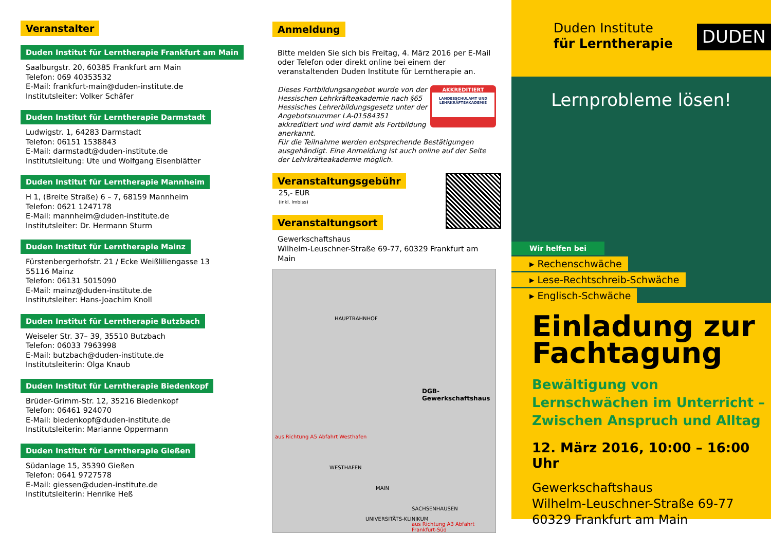Veranstalter
Duden Institut für Lerntherapie Frankfurt am Main
Saalburgstr. 20, 60385 Frankfurt am Main
Telefon: 069 40353532
E-Mail: frankfurt-main@duden-institute.de
Institutsleiter: Volker Schäfer
Duden Institut für Lerntherapie Darmstadt
Ludwigstr. 1, 64283 Darmstadt
Telefon: 06151 1538843
E-Mail: darmstadt@duden-institute.de
Institutsleitung: Ute und Wolfgang Eisenblätter
Duden Institut für Lerntherapie Mannheim
H 1, (Breite Straße) 6 – 7, 68159 Mannheim
Telefon: 0621 1247178
E-Mail: mannheim@duden-institute.de
Institutsleiter: Dr. Hermann Sturm
Duden Institut für Lerntherapie Mainz
Fürstenbergerhofstr. 21 / Ecke Weißliliengasse 13
55116 Mainz
Telefon: 06131 5015090
E-Mail: mainz@duden-institute.de
Institutsleiter: Hans-Joachim Knoll
Duden Institut für Lerntherapie Butzbach
Weiseler Str. 37– 39, 35510 Butzbach
Telefon: 06033 7963998
E-Mail: butzbach@duden-institute.de
Institutsleiterin: Olga Knaub
Duden Institut für Lerntherapie Biedenkopf
Brüder-Grimm-Str. 12, 35216 Biedenkopf
Telefon: 06461 924070
E-Mail: biedenkopf@duden-institute.de
Institutsleiterin: Marianne Oppermann
Duden Institut für Lerntherapie Gießen
Südanlage 15, 35390 Gießen
Telefon: 0641 9727578
E-Mail: giessen@duden-institute.de
Institutsleiterin: Henrike Heß
Anmeldung
Bitte melden Sie sich bis Freitag, 4. März 2016 per E-Mail oder Telefon oder direkt online bei einem der veranstaltenden Duden Institute für Lerntherapie an.
Dieses Fortbildungsangebot wurde von der Hessischen Lehrkräfteakademie nach §65 Hessisches Lehrerbildungsgesetz unter der Angebotsnummer LA-01584351 akkreditiert und wird damit als Fortbildung anerkannt.
AKKREDITIERT
LANDESSCHULAMT UND LEHRKRÄFTEAKADEMIE
Für die Teilnahme werden entsprechende Bestätigungen ausgehändigt. Eine Anmeldung ist auch online auf der Seite der Lehrkräfteakademie möglich.
Veranstaltungsgebühr
25,- EUR
(inkl. Imbiss)
Veranstaltungsort
Gewerkschaftshaus
Wilhelm-Leuschner-Straße 69-77, 60329 Frankfurt am Main
HAUPTBAHNHOF
DGB-Gewerkschaftshaus
WESTHAFEN
MAIN
SACHSENHAUSEN
UNIVERSITÄTS-KLINIKUM
aus Richtung A5 Abfahrt Westhafen
aus Richtung A3 Abfahrt Frankfurt-Süd
Duden Institute
für Lerntherapie
DUDEN
Lernprobleme lösen!
Wir helfen bei
▸ Rechenschwäche
▸ Lese-Rechtschreib-Schwäche
▸ Englisch-Schwäche
Einladung zur Fachtagung
Bewältigung von Lernschwächen im Unterricht – Zwischen Anspruch und Alltag
12. März 2016, 10:00 – 16:00 Uhr
Gewerkschaftshaus
Wilhelm-Leuschner-Straße 69-77
60329 Frankfurt am Main